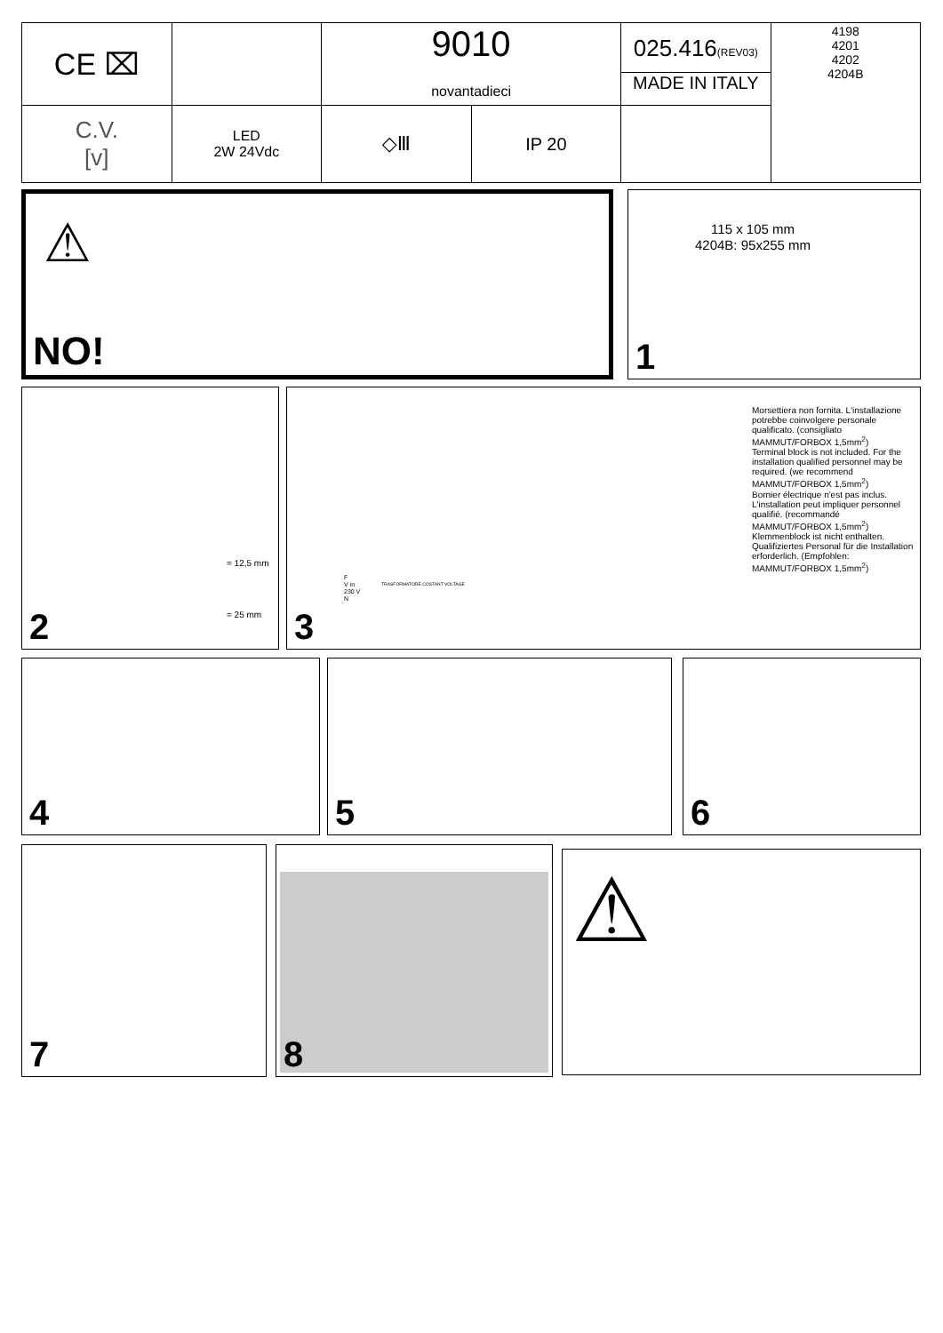| CE ⌧ | | 9010 novantadieci | | 025.416 (REV03) MADE IN ITALY | 4198 4201 4202 4204B |
| C.V. [v] | LED 2W 24Vdc | ◇Ⅲ | IP 20 | | |
⚠
NO!
115 x 105 mm
4204B: 95x255 mm
1
= 12,5 mm
= 25 mm
2
F
V in
230 V
N
TRASFORMATORE COSTANT VOLTAGE
Morsettiera non fornita. L'installazione potrebbe coinvolgere personale qualificato. (consigliato MAMMUT/FORBOX 1,5mm<sup>2</sup>)
Terminal block is not included. For the installation qualified personnel may be required. (we recommend MAMMUT/FORBOX 1,5mm<sup>2</sup>)
Bornier électrique n'est pas inclus. L'installation peut impliquer personnel qualifié. (recommandé MAMMUT/FORBOX 1,5mm<sup>2</sup>)
Klemmenblock ist nicht enthalten. Qualifiziertes Personal für die Installation erforderlich. (Empfohlen: MAMMUT/FORBOX 1,5mm<sup>2</sup>)
3
4 5 6
7 8 ⚠